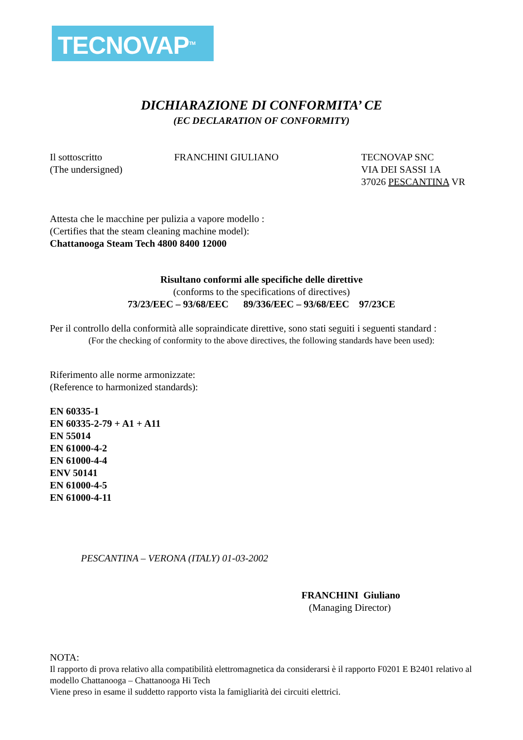TECNOVAP<sup>TM</sup>
DICHIARAZIONE DI CONFORMITA’ CE
(EC DECLARATION OF CONFORMITY)
Il sottoscritto
(The undersigned)
FRANCHINI GIULIANO TECNOVAP SNC
VIA DEI SASSI 1A
37026 PESCANTINA VR
Attesta che le macchine per pulizia a vapore modello :
(Certifies that the steam cleaning machine model):
Chattanooga Steam Tech 4800 8400 12000
Risultano conformi alle specifiche delle direttive
(conforms to the specifications of directives)
73/23/EEC – 93/68/EEC 89/336/EEC – 93/68/EEC 97/23CE
Per il controllo della conformità alle sopraindicate direttive, sono stati seguiti i seguenti standard :
(For the checking of conformity to the above directives, the following standards have been used):
Riferimento alle norme armonizzate:
(Reference to harmonized standards):
EN 60335-1
EN 60335-2-79 + A1 + A11
EN 55014
EN 61000-4-2
EN 61000-4-4
ENV 50141
EN 61000-4-5
EN 61000-4-11
PESCANTINA – VERONA (ITALY) 01-03-2002
FRANCHINI Giuliano
(Managing Director)
NOTA:
Il rapporto di prova relativo alla compatibilità elettromagnetica da considerarsi è il rapporto F0201 E B2401 relativo al modello Chattanooga – Chattanooga Hi Tech
Viene preso in esame il suddetto rapporto vista la famigliarità dei circuiti elettrici.